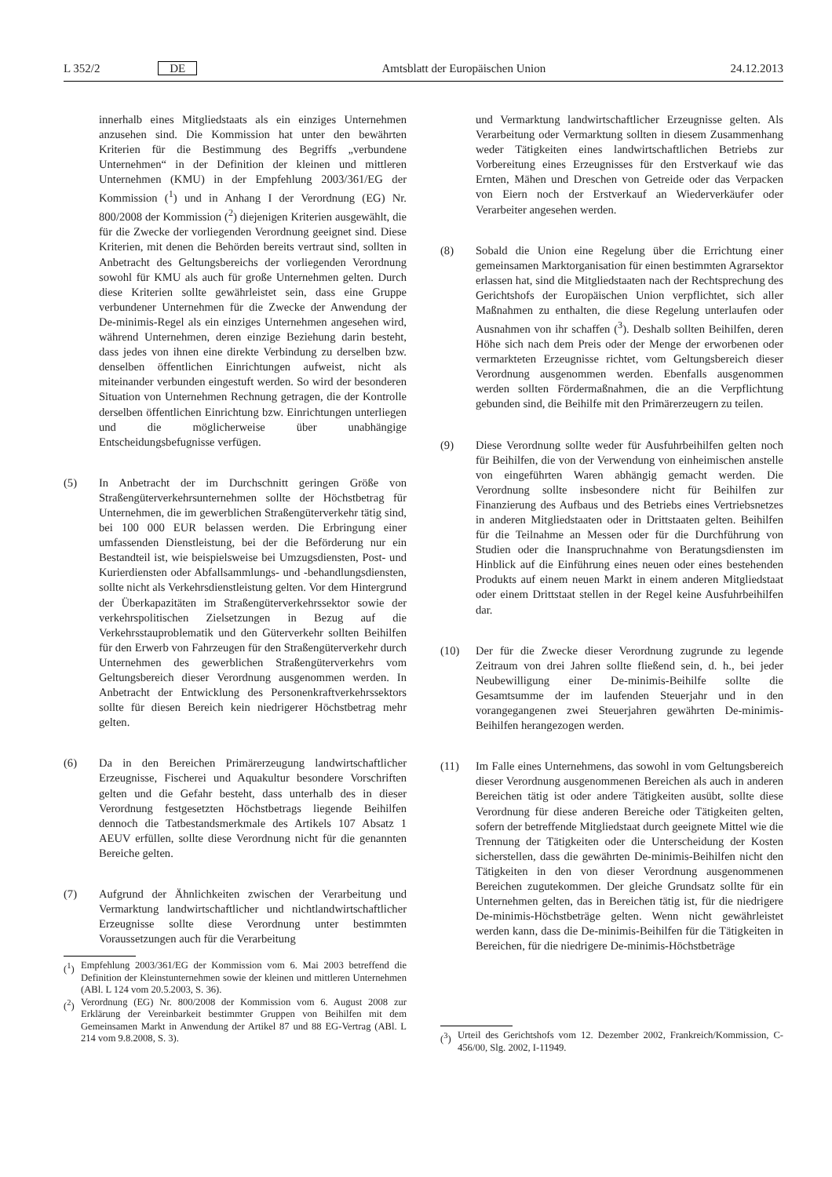L 352/2 DE Amtsblatt der Europäischen Union 24.12.2013
innerhalb eines Mitgliedstaats als ein einziges Unternehmen anzusehen sind. Die Kommission hat unter den bewährten Kriterien für die Bestimmung des Begriffs „verbundene Unternehmen“ in der Definition der kleinen und mittleren Unternehmen (KMU) in der Empfehlung 2003/361/EG der Kommission (<sup>1</sup>) und in Anhang I der Verordnung (EG) Nr. 800/2008 der Kommission (<sup>2</sup>) diejenigen Kriterien ausgewählt, die für die Zwecke der vorliegenden Verordnung geeignet sind. Diese Kriterien, mit denen die Behörden bereits vertraut sind, sollten in Anbetracht des Geltungsbereichs der vorliegenden Verordnung sowohl für KMU als auch für große Unternehmen gelten. Durch diese Kriterien sollte gewährleistet sein, dass eine Gruppe verbundener Unternehmen für die Zwecke der Anwendung der De-minimis-Regel als ein einziges Unternehmen angesehen wird, während Unternehmen, deren einzige Beziehung darin besteht, dass jedes von ihnen eine direkte Verbindung zu derselben bzw. denselben öffentlichen Einrichtungen aufweist, nicht als miteinander verbunden eingestuft werden. So wird der besonderen Situation von Unternehmen Rechnung getragen, die der Kontrolle derselben öffentlichen Einrichtung bzw. Einrichtungen unterliegen und die möglicherweise über unabhängige Entscheidungsbefugnisse verfügen.
(5) In Anbetracht der im Durchschnitt geringen Größe von Straßengüterverkehrsunternehmen sollte der Höchstbetrag für Unternehmen, die im gewerblichen Straßengüterverkehr tätig sind, bei 100 000 EUR belassen werden. Die Erbringung einer umfassenden Dienstleistung, bei der die Beförderung nur ein Bestandteil ist, wie beispielsweise bei Umzugsdiensten, Post- und Kurierdiensten oder Abfallsammlungs- und -behandlungsdiensten, sollte nicht als Verkehrsdienstleistung gelten. Vor dem Hintergrund der Überkapazitäten im Straßengüterverkehrssektor sowie der verkehrspolitischen Zielsetzungen in Bezug auf die Verkehrsstauproblematik und den Güterverkehr sollten Beihilfen für den Erwerb von Fahrzeugen für den Straßengüterverkehr durch Unternehmen des gewerblichen Straßengüterverkehrs vom Geltungsbereich dieser Verordnung ausgenommen werden. In Anbetracht der Entwicklung des Personenkraftverkehrssektors sollte für diesen Bereich kein niedrigerer Höchstbetrag mehr gelten.
(6) Da in den Bereichen Primärerzeugung landwirtschaftlicher Erzeugnisse, Fischerei und Aquakultur besondere Vorschriften gelten und die Gefahr besteht, dass unterhalb des in dieser Verordnung festgesetzten Höchstbetrags liegende Beihilfen dennoch die Tatbestandsmerkmale des Artikels 107 Absatz 1 AEUV erfüllen, sollte diese Verordnung nicht für die genannten Bereiche gelten.
(7) Aufgrund der Ähnlichkeiten zwischen der Verarbeitung und Vermarktung landwirtschaftlicher und nichtlandwirtschaftlicher Erzeugnisse sollte diese Verordnung unter bestimmten Voraussetzungen auch für die Verarbeitung
(<sup>1</sup>) Empfehlung 2003/361/EG der Kommission vom 6. Mai 2003 betreffend die Definition der Kleinstunternehmen sowie der kleinen und mittleren Unternehmen (ABl. L 124 vom 20.5.2003, S. 36).
(<sup>2</sup>) Verordnung (EG) Nr. 800/2008 der Kommission vom 6. August 2008 zur Erklärung der Vereinbarkeit bestimmter Gruppen von Beihilfen mit dem Gemeinsamen Markt in Anwendung der Artikel 87 und 88 EG-Vertrag (ABl. L 214 vom 9.8.2008, S. 3).
und Vermarktung landwirtschaftlicher Erzeugnisse gelten. Als Verarbeitung oder Vermarktung sollten in diesem Zusammenhang weder Tätigkeiten eines landwirtschaftlichen Betriebs zur Vorbereitung eines Erzeugnisses für den Erstverkauf wie das Ernten, Mähen und Dreschen von Getreide oder das Verpacken von Eiern noch der Erstverkauf an Wiederverkäufer oder Verarbeiter angesehen werden.
(8) Sobald die Union eine Regelung über die Errichtung einer gemeinsamen Marktorganisation für einen bestimmten Agrarsektor erlassen hat, sind die Mitgliedstaaten nach der Rechtsprechung des Gerichtshofs der Europäischen Union verpflichtet, sich aller Maßnahmen zu enthalten, die diese Regelung unterlaufen oder Ausnahmen von ihr schaffen (<sup>3</sup>). Deshalb sollten Beihilfen, deren Höhe sich nach dem Preis oder der Menge der erworbenen oder vermarkteten Erzeugnisse richtet, vom Geltungsbereich dieser Verordnung ausgenommen werden. Ebenfalls ausgenommen werden sollten Fördermaßnahmen, die an die Verpflichtung gebunden sind, die Beihilfe mit den Primärerzeugern zu teilen.
(9) Diese Verordnung sollte weder für Ausfuhrbeihilfen gelten noch für Beihilfen, die von der Verwendung von einheimischen anstelle von eingeführten Waren abhängig gemacht werden. Die Verordnung sollte insbesondere nicht für Beihilfen zur Finanzierung des Aufbaus und des Betriebs eines Vertriebsnetzes in anderen Mitgliedstaaten oder in Drittstaaten gelten. Beihilfen für die Teilnahme an Messen oder für die Durchführung von Studien oder die Inanspruchnahme von Beratungsdiensten im Hinblick auf die Einführung eines neuen oder eines bestehenden Produkts auf einem neuen Markt in einem anderen Mitgliedstaat oder einem Drittstaat stellen in der Regel keine Ausfuhrbeihilfen dar.
(10) Der für die Zwecke dieser Verordnung zugrunde zu legende Zeitraum von drei Jahren sollte fließend sein, d. h., bei jeder Neubewilligung einer De-minimis-Beihilfe sollte die Gesamtsumme der im laufenden Steuerjahr und in den vorangegangenen zwei Steuerjahren gewährten De-minimis-Beihilfen herangezogen werden.
(11) Im Falle eines Unternehmens, das sowohl in vom Geltungsbereich dieser Verordnung ausgenommenen Bereichen als auch in anderen Bereichen tätig ist oder andere Tätigkeiten ausübt, sollte diese Verordnung für diese anderen Bereiche oder Tätigkeiten gelten, sofern der betreffende Mitgliedstaat durch geeignete Mittel wie die Trennung der Tätigkeiten oder die Unterscheidung der Kosten sicherstellen, dass die gewährten De-minimis-Beihilfen nicht den Tätigkeiten in den von dieser Verordnung ausgenommenen Bereichen zugutekommen. Der gleiche Grundsatz sollte für ein Unternehmen gelten, das in Bereichen tätig ist, für die niedrigere De-minimis-Höchstbeträge gelten. Wenn nicht gewährleistet werden kann, dass die De-minimis-Beihilfen für die Tätigkeiten in Bereichen, für die niedrigere De-minimis-Höchstbeträge
(<sup>3</sup>) Urteil des Gerichtshofs vom 12. Dezember 2002, Frankreich/Kommission, C-456/00, Slg. 2002, I-11949.